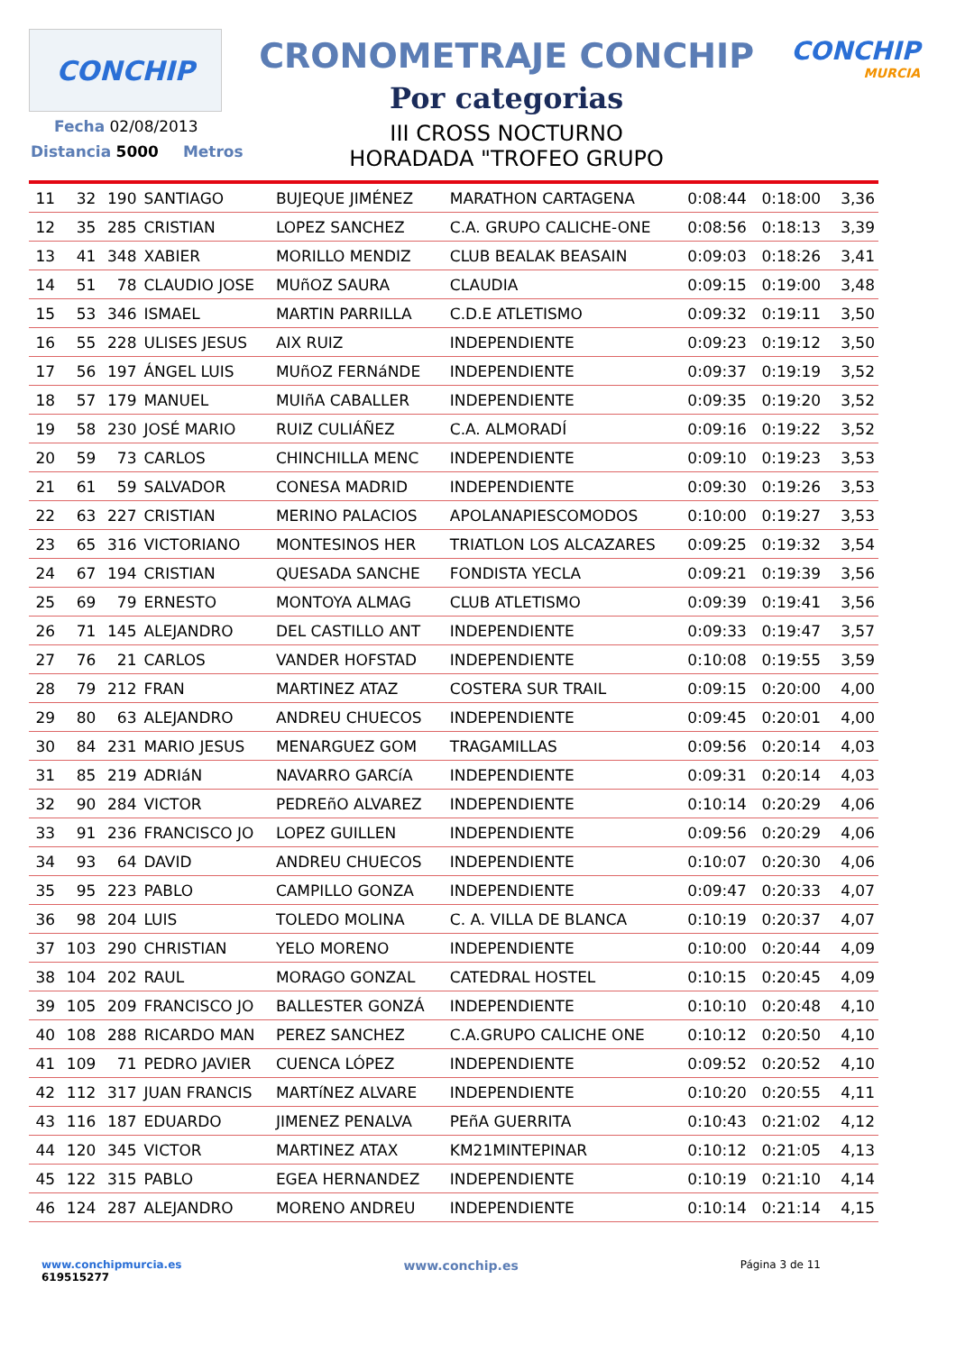CONCHIP
CRONOMETRAJE CONCHIP
Por categorias
III CROSS NOCTURNO
HORADADA "TROFEO GRUPO
CONCHIP
MURCIA
Fecha 02/08/2013
Distancia 5000 Metros
| 11 | 32 | 190 | SANTIAGO | BUJEQUE JIMÉNEZ | MARATHON CARTAGENA | 0:08:44 | 0:18:00 | 3,36 |
| 12 | 35 | 285 | CRISTIAN | LOPEZ SANCHEZ | C.A. GRUPO CALICHE-ONE | 0:08:56 | 0:18:13 | 3,39 |
| 13 | 41 | 348 | XABIER | MORILLO MENDIZ | CLUB BEALAK BEASAIN | 0:09:03 | 0:18:26 | 3,41 |
| 14 | 51 | 78 | CLAUDIO JOSE | MUñOZ SAURA | CLAUDIA | 0:09:15 | 0:19:00 | 3,48 |
| 15 | 53 | 346 | ISMAEL | MARTIN PARRILLA | C.D.E ATLETISMO | 0:09:32 | 0:19:11 | 3,50 |
| 16 | 55 | 228 | ULISES JESUS | AIX RUIZ | INDEPENDIENTE | 0:09:23 | 0:19:12 | 3,50 |
| 17 | 56 | 197 | ÁNGEL LUIS | MUñOZ FERNáNDE | INDEPENDIENTE | 0:09:37 | 0:19:19 | 3,52 |
| 18 | 57 | 179 | MANUEL | MUIñA CABALLER | INDEPENDIENTE | 0:09:35 | 0:19:20 | 3,52 |
| 19 | 58 | 230 | JOSÉ MARIO | RUIZ CULIÁÑEZ | C.A. ALMORADÍ | 0:09:16 | 0:19:22 | 3,52 |
| 20 | 59 | 73 | CARLOS | CHINCHILLA MENC | INDEPENDIENTE | 0:09:10 | 0:19:23 | 3,53 |
| 21 | 61 | 59 | SALVADOR | CONESA MADRID | INDEPENDIENTE | 0:09:30 | 0:19:26 | 3,53 |
| 22 | 63 | 227 | CRISTIAN | MERINO PALACIOS | APOLANAPIESCOMODOS | 0:10:00 | 0:19:27 | 3,53 |
| 23 | 65 | 316 | VICTORIANO | MONTESINOS HER | TRIATLON LOS ALCAZARES | 0:09:25 | 0:19:32 | 3,54 |
| 24 | 67 | 194 | CRISTIAN | QUESADA SANCHE | FONDISTA YECLA | 0:09:21 | 0:19:39 | 3,56 |
| 25 | 69 | 79 | ERNESTO | MONTOYA ALMAG | CLUB ATLETISMO | 0:09:39 | 0:19:41 | 3,56 |
| 26 | 71 | 145 | ALEJANDRO | DEL CASTILLO ANT | INDEPENDIENTE | 0:09:33 | 0:19:47 | 3,57 |
| 27 | 76 | 21 | CARLOS | VANDER HOFSTAD | INDEPENDIENTE | 0:10:08 | 0:19:55 | 3,59 |
| 28 | 79 | 212 | FRAN | MARTINEZ ATAZ | COSTERA SUR TRAIL | 0:09:15 | 0:20:00 | 4,00 |
| 29 | 80 | 63 | ALEJANDRO | ANDREU CHUECOS | INDEPENDIENTE | 0:09:45 | 0:20:01 | 4,00 |
| 30 | 84 | 231 | MARIO JESUS | MENARGUEZ GOM | TRAGAMILLAS | 0:09:56 | 0:20:14 | 4,03 |
| 31 | 85 | 219 | ADRIáN | NAVARRO GARCíA | INDEPENDIENTE | 0:09:31 | 0:20:14 | 4,03 |
| 32 | 90 | 284 | VICTOR | PEDREñO ALVAREZ | INDEPENDIENTE | 0:10:14 | 0:20:29 | 4,06 |
| 33 | 91 | 236 | FRANCISCO JO | LOPEZ GUILLEN | INDEPENDIENTE | 0:09:56 | 0:20:29 | 4,06 |
| 34 | 93 | 64 | DAVID | ANDREU CHUECOS | INDEPENDIENTE | 0:10:07 | 0:20:30 | 4,06 |
| 35 | 95 | 223 | PABLO | CAMPILLO GONZA | INDEPENDIENTE | 0:09:47 | 0:20:33 | 4,07 |
| 36 | 98 | 204 | LUIS | TOLEDO MOLINA | C. A. VILLA DE BLANCA | 0:10:19 | 0:20:37 | 4,07 |
| 37 | 103 | 290 | CHRISTIAN | YELO MORENO | INDEPENDIENTE | 0:10:00 | 0:20:44 | 4,09 |
| 38 | 104 | 202 | RAUL | MORAGO GONZAL | CATEDRAL HOSTEL | 0:10:15 | 0:20:45 | 4,09 |
| 39 | 105 | 209 | FRANCISCO JO | BALLESTER GONZÁ | INDEPENDIENTE | 0:10:10 | 0:20:48 | 4,10 |
| 40 | 108 | 288 | RICARDO MAN | PEREZ SANCHEZ | C.A.GRUPO CALICHE ONE | 0:10:12 | 0:20:50 | 4,10 |
| 41 | 109 | 71 | PEDRO JAVIER | CUENCA LÓPEZ | INDEPENDIENTE | 0:09:52 | 0:20:52 | 4,10 |
| 42 | 112 | 317 | JUAN FRANCIS | MARTíNEZ ALVARE | INDEPENDIENTE | 0:10:20 | 0:20:55 | 4,11 |
| 43 | 116 | 187 | EDUARDO | JIMENEZ PENALVA | PEñA GUERRITA | 0:10:43 | 0:21:02 | 4,12 |
| 44 | 120 | 345 | VICTOR | MARTINEZ ATAX | KM21MINTEPINAR | 0:10:12 | 0:21:05 | 4,13 |
| 45 | 122 | 315 | PABLO | EGEA HERNANDEZ | INDEPENDIENTE | 0:10:19 | 0:21:10 | 4,14 |
| 46 | 124 | 287 | ALEJANDRO | MORENO ANDREU | INDEPENDIENTE | 0:10:14 | 0:21:14 | 4,15 |
www.conchipmurcia.es
619515277
www.conchip.es
Página 3 de 11